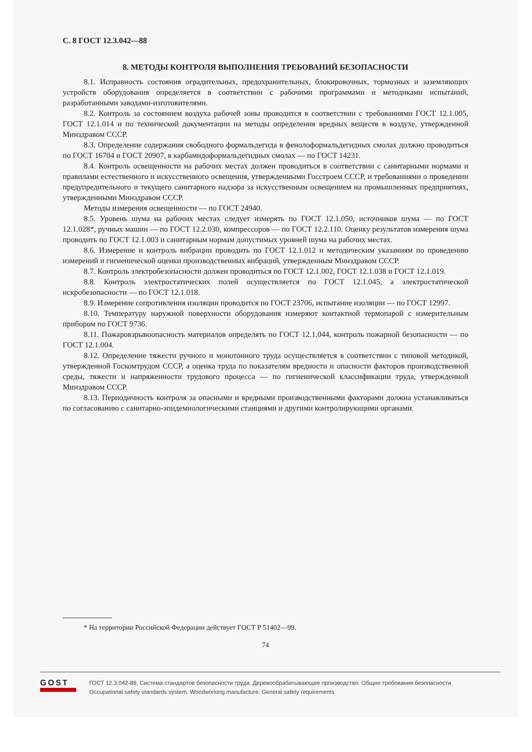С. 8 ГОСТ 12.3.042—88
8. МЕТОДЫ КОНТРОЛЯ ВЫПОЛНЕНИЯ ТРЕБОВАНИЙ БЕЗОПАСНОСТИ
8.1. Исправность состояния оградительных, предохранительных, блокировочных, тормозных и заземляющих устройств оборудования определяется в соответствии с рабочими программами и методиками испытаний, разработанными заводами-изготовителями.
8.2. Контроль за состоянием воздуха рабочей зоны проводится в соответствии с требованиями ГОСТ 12.1.005, ГОСТ 12.1.014 и по технической документации на методы определения вредных веществ в воздухе, утвержденной Минздравом СССР.
8.3. Определение содержания свободного формальдегида в фенолоформальдегидных смолах должно проводиться по ГОСТ 16704 и ГОСТ 20907, в карбамидоформальдегидных смолах — по ГОСТ 14231.
8.4. Контроль освещенности на рабочих местах должен проводиться в соответствии с санитарными нормами и правилами естественного и искусственного освещения, утвержденными Госстроем СССР, и требованиями о проведении предупредительного и текущего санитарного надзора за искусственным освещением на промышленных предприятиях, утвержденными Минздравом СССР.
Методы измерения освещенности — по ГОСТ 24940.
8.5. Уровень шума на рабочих местах следует измерять по ГОСТ 12.1.050, источников шума — по ГОСТ 12.1.028*, ручных машин — по ГОСТ 12.2.030, компрессоров — по ГОСТ 12.2.110. Оценку результатов измерения шума проводить по ГОСТ 12.1.003 и санитарным нормам допустимых уровней шума на рабочих местах.
8.6. Измерение и контроль вибрации проводить по ГОСТ 12.1.012 и методическим указаниям по проведению измерений и гигиенической оценки производственных вибраций, утвержденным Минздравом СССР.
8.7. Контроль электробезопасности должен проводиться по ГОСТ 12.1.002, ГОСТ 12.1.038 и ГОСТ 12.1.019.
8.8. Контроль электростатических полей осуществляется по ГОСТ 12.1.045, а электростатической искробезопасности — по ГОСТ 12.1.018.
8.9. Измерение сопротивления изоляции проводится по ГОСТ 23706, испытание изоляции — по ГОСТ 12997.
8.10. Температуру наружной поверхности оборудования измеряют контактной термопарой с измерительным прибором по ГОСТ 9736.
8.11. Пожаровзрывоопасность материалов определять по ГОСТ 12.1.044, контроль пожарной безопасности — по ГОСТ 12.1.004.
8.12. Определение тяжести ручного и монотонного труда осуществляется в соответствии с типовой методикой, утвержденной Госкомтрудом СССР, а оценка труда по показателям вредности и опасности факторов производственной среды, тяжести и напряженности трудового процесса — по гигиенической классификации труда, утвержденной Минздравом СССР.
8.13. Периодичность контроля за опасными и вредными производственными факторами должна устанавливаться по согласованию с санитарно-эпидемиологическими станциями и другими контролирующими органами.
* На территории Российской Федерации действует ГОСТ Р 51402—99.
74
GOST
ГОСТ 12.3.042-88, Система стандартов безопасности труда. Деревообрабатывающее производство. Общие требования безопасности
Occupational safety standards system. Woodworking manufacture. General safety requirements